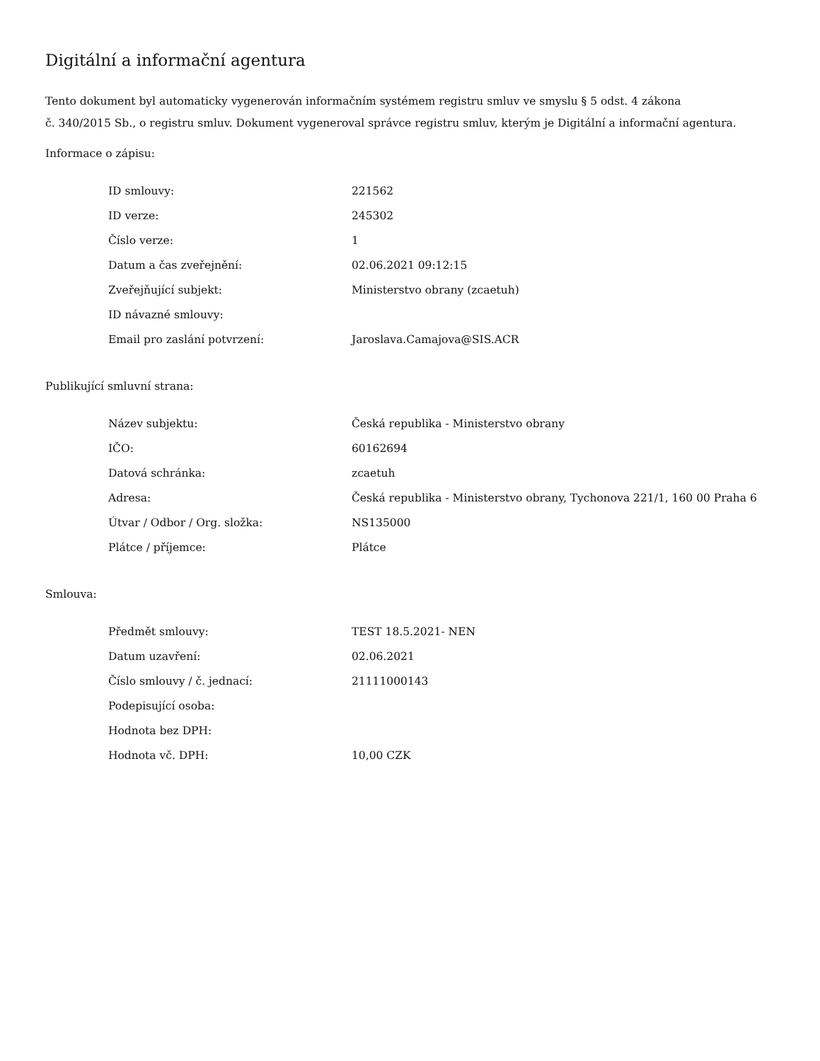Digitální a informační agentura
Tento dokument byl automaticky vygenerován informačním systémem registru smluv ve smyslu § 5 odst. 4 zákona
č. 340/2015 Sb., o registru smluv. Dokument vygeneroval správce registru smluv, kterým je Digitální a informační agentura.
Informace o zápisu:
| ID smlouvy: | 221562 |
| ID verze: | 245302 |
| Číslo verze: | 1 |
| Datum a čas zveřejnění: | 02.06.2021 09:12:15 |
| Zveřejňující subjekt: | Ministerstvo obrany (zcaetuh) |
| ID návazné smlouvy: | |
| Email pro zaslání potvrzení: | Jaroslava.Camajova@SIS.ACR |
Publikující smluvní strana:
| Název subjektu: | Česká republika - Ministerstvo obrany |
| IČO: | 60162694 |
| Datová schránka: | zcaetuh |
| Adresa: | Česká republika - Ministerstvo obrany, Tychonova 221/1, 160 00 Praha 6 |
| Útvar / Odbor / Org. složka: | NS135000 |
| Plátce / příjemce: | Plátce |
Smlouva:
| Předmět smlouvy: | TEST 18.5.2021- NEN |
| Datum uzavření: | 02.06.2021 |
| Číslo smlouvy / č. jednací: | 21111000143 |
| Podepisující osoba: | |
| Hodnota bez DPH: | |
| Hodnota vč. DPH: | 10,00 CZK |